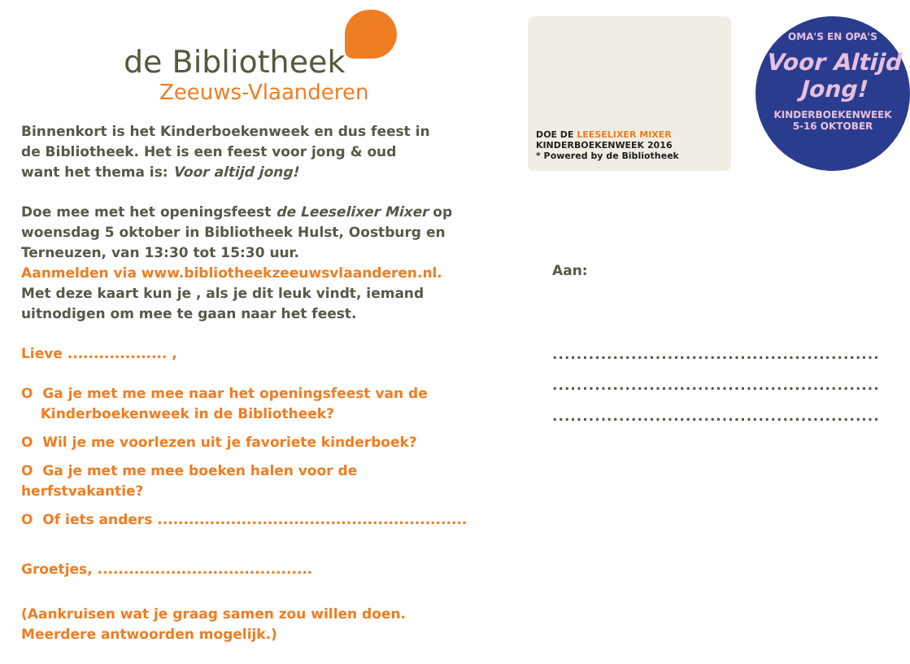de Bibliotheek
Zeeuws-Vlaanderen
Binnenkort is het Kinderboekenweek en dus feest in
de Bibliotheek. Het is een feest voor jong & oud
want het thema is: Voor altijd jong!
Doe mee met het openingsfeest de Leeselixer Mixer op
woensdag 5 oktober in Bibliotheek Hulst, Oostburg en
Terneuzen, van 13:30 tot 15:30 uur.
Aanmelden via www.bibliotheekzeeuwsvlaanderen.nl.
Met deze kaart kun je , als je dit leuk vindt, iemand
uitnodigen om mee te gaan naar het feest.
Lieve ................... ,
O Ga je met me mee naar het openingsfeest van de
Kinderboekenweek in de Bibliotheek?
O Wil je me voorlezen uit je favoriete kinderboek?
O Ga je met me mee boeken halen voor de herfstvakantie?
O Of iets anders ...........................................................
Groetjes, .........................................
(Aankruisen wat je graag samen zou willen doen.
Meerdere antwoorden mogelijk.)
DOE DE LEESELIXER MIXER
KINDERBOEKENWEEK 2016
* Powered by de Bibliotheek
OMA'S EN OPA'S
Voor Altijd Jong!
KINDERBOEKENWEEK
5-16 OKTOBER
Aan:
......................................................
......................................................
......................................................